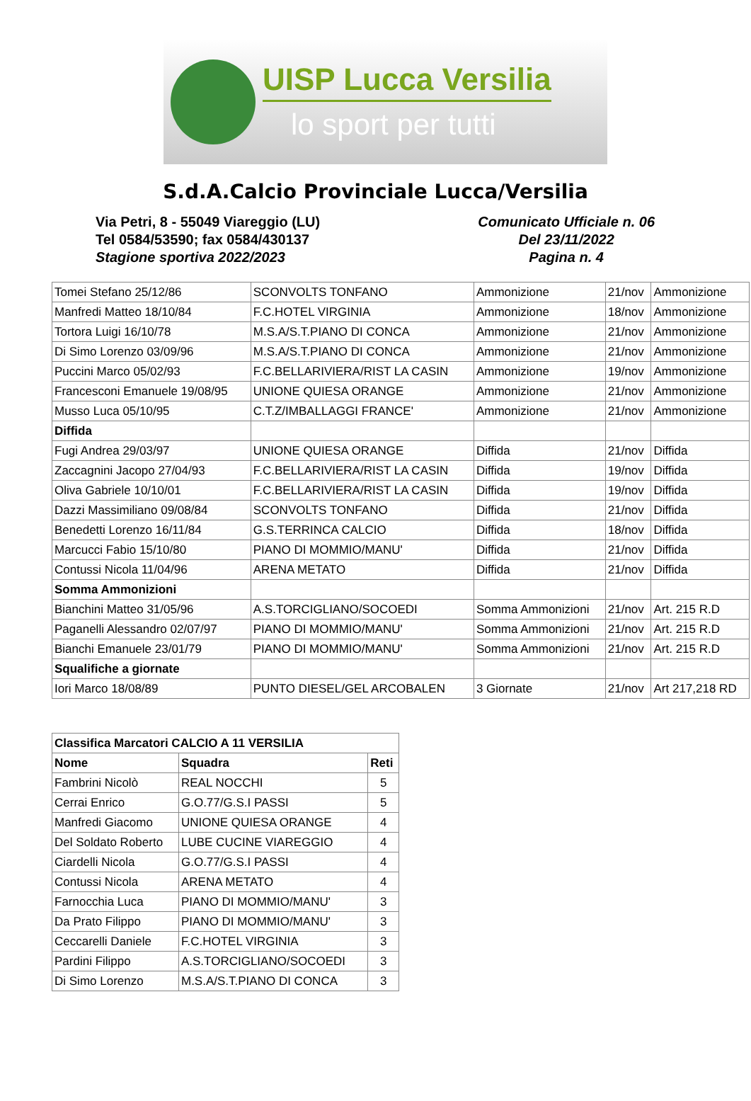UISP Lucca Versilia
lo sport per tutti
S.d.A.Calcio Provinciale Lucca/Versilia
Via Petri, 8 - 55049 Viareggio (LU)
Tel 0584/53590; fax 0584/430137
Stagione sportiva 2022/2023
Comunicato Ufficiale n. 06
Del 23/11/2022
Pagina n. 4
| Tomei Stefano 25/12/86 | SCONVOLTS TONFANO | Ammonizione | 21/nov | Ammonizione |
| Manfredi Matteo 18/10/84 | F.C.HOTEL VIRGINIA | Ammonizione | 18/nov | Ammonizione |
| Tortora Luigi 16/10/78 | M.S.A/S.T.PIANO DI CONCA | Ammonizione | 21/nov | Ammonizione |
| Di Simo Lorenzo 03/09/96 | M.S.A/S.T.PIANO DI CONCA | Ammonizione | 21/nov | Ammonizione |
| Puccini Marco 05/02/93 | F.C.BELLARIVIERA/RIST LA CASIN | Ammonizione | 19/nov | Ammonizione |
| Francesconi Emanuele 19/08/95 | UNIONE QUIESA ORANGE | Ammonizione | 21/nov | Ammonizione |
| Musso Luca 05/10/95 | C.T.Z/IMBALLAGGI FRANCE' | Ammonizione | 21/nov | Ammonizione |
| Diffida | | | | |
| Fugi Andrea 29/03/97 | UNIONE QUIESA ORANGE | Diffida | 21/nov | Diffida |
| Zaccagnini Jacopo 27/04/93 | F.C.BELLARIVIERA/RIST LA CASIN | Diffida | 19/nov | Diffida |
| Oliva Gabriele 10/10/01 | F.C.BELLARIVIERA/RIST LA CASIN | Diffida | 19/nov | Diffida |
| Dazzi Massimiliano 09/08/84 | SCONVOLTS TONFANO | Diffida | 21/nov | Diffida |
| Benedetti Lorenzo 16/11/84 | G.S.TERRINCA CALCIO | Diffida | 18/nov | Diffida |
| Marcucci Fabio 15/10/80 | PIANO DI MOMMIO/MANU' | Diffida | 21/nov | Diffida |
| Contussi Nicola 11/04/96 | ARENA METATO | Diffida | 21/nov | Diffida |
| Somma Ammonizioni | | | | |
| Bianchini Matteo 31/05/96 | A.S.TORCIGLIANO/SOCOEDI | Somma Ammonizioni | 21/nov | Art. 215 R.D |
| Paganelli Alessandro 02/07/97 | PIANO DI MOMMIO/MANU' | Somma Ammonizioni | 21/nov | Art. 215 R.D |
| Bianchi Emanuele 23/01/79 | PIANO DI MOMMIO/MANU' | Somma Ammonizioni | 21/nov | Art. 215 R.D |
| Squalifiche a giornate | | | | |
| Iori Marco 18/08/89 | PUNTO DIESEL/GEL ARCOBALEN | 3 Giornate | 21/nov | Art 217,218 RD |
| Classifica Marcatori CALCIO A 11 VERSILIA | | |
| --- | --- | --- |
| Nome | Squadra | Reti |
| Fambrini Nicolò | REAL NOCCHI | 5 |
| Cerrai Enrico | G.O.77/G.S.I PASSI | 5 |
| Manfredi Giacomo | UNIONE QUIESA ORANGE | 4 |
| Del Soldato Roberto | LUBE CUCINE VIAREGGIO | 4 |
| Ciardelli Nicola | G.O.77/G.S.I PASSI | 4 |
| Contussi Nicola | ARENA METATO | 4 |
| Farnocchia Luca | PIANO DI MOMMIO/MANU' | 3 |
| Da Prato Filippo | PIANO DI MOMMIO/MANU' | 3 |
| Ceccarelli Daniele | F.C.HOTEL VIRGINIA | 3 |
| Pardini Filippo | A.S.TORCIGLIANO/SOCOEDI | 3 |
| Di Simo Lorenzo | M.S.A/S.T.PIANO DI CONCA | 3 |